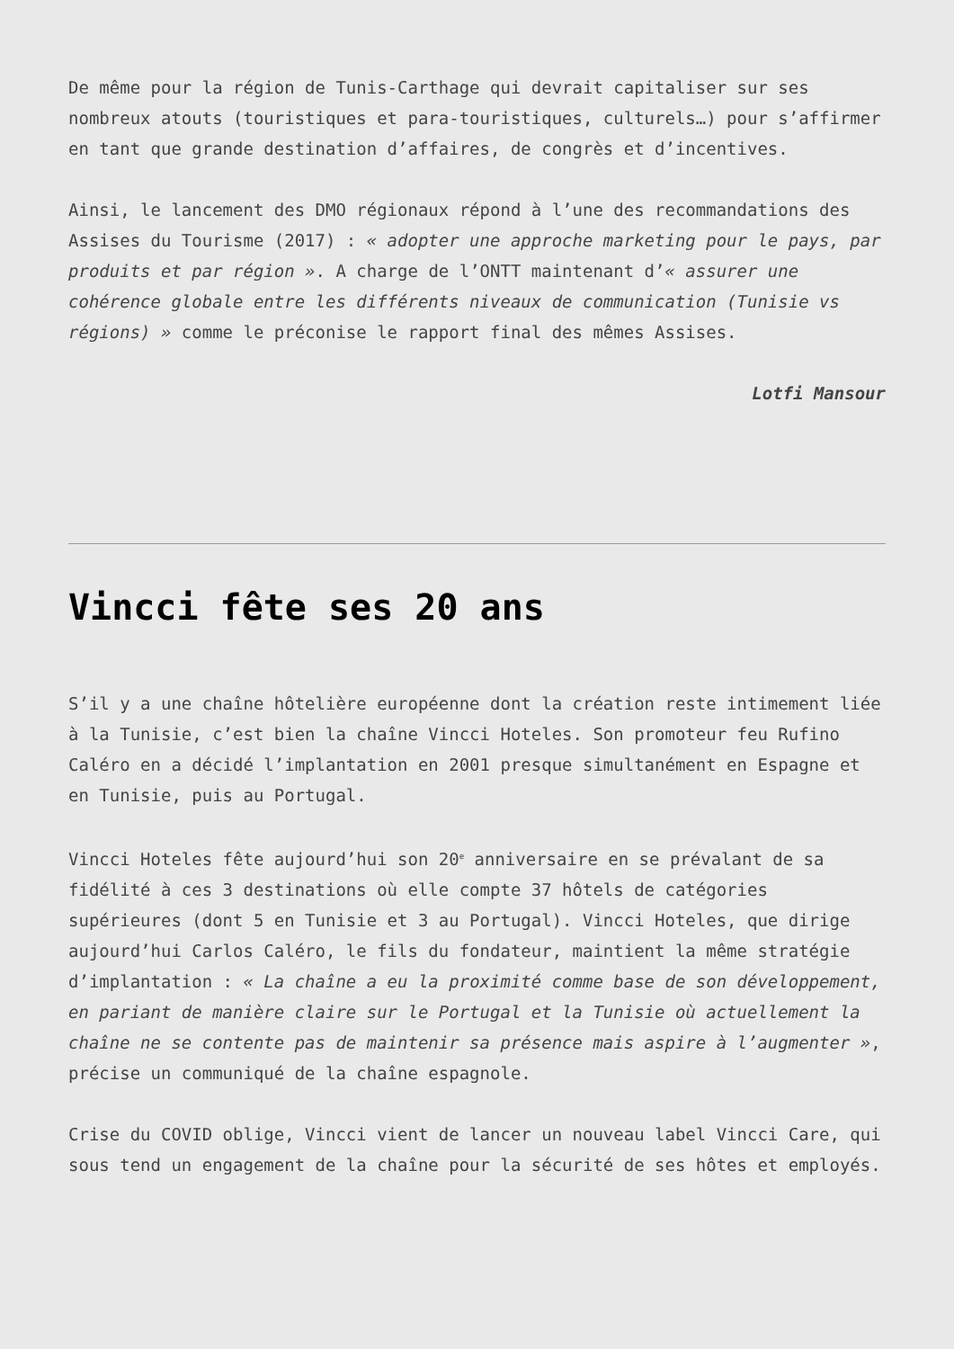De même pour la région de Tunis-Carthage qui devrait capitaliser sur ses nombreux atouts (touristiques et para-touristiques, culturels…) pour s’affirmer en tant que grande destination d’affaires, de congrès et d’incentives.
Ainsi, le lancement des DMO régionaux répond à l’une des recommandations des Assises du Tourisme (2017) : « adopter une approche marketing pour le pays, par produits et par région ». A charge de l’ONTT maintenant d’« assurer une cohérence globale entre les différents niveaux de communication (Tunisie vs régions) » comme le préconise le rapport final des mêmes Assises.
Lotfi Mansour
Vincci fête ses 20 ans
S’il y a une chaîne hôtelière européenne dont la création reste intimement liée à la Tunisie, c’est bien la chaîne Vincci Hoteles. Son promoteur feu Rufino Caléro en a décidé l’implantation en 2001 presque simultanément en Espagne et en Tunisie, puis au Portugal.
Vincci Hoteles fête aujourd’hui son 20<sup>e</sup> anniversaire en se prévalant de sa fidélité à ces 3 destinations où elle compte 37 hôtels de catégories supérieures (dont 5 en Tunisie et 3 au Portugal). Vincci Hoteles, que dirige aujourd’hui Carlos Caléro, le fils du fondateur, maintient la même stratégie d’implantation : « La chaîne a eu la proximité comme base de son développement, en pariant de manière claire sur le Portugal et la Tunisie où actuellement la chaîne ne se contente pas de maintenir sa présence mais aspire à l’augmenter », précise un communiqué de la chaîne espagnole.
Crise du COVID oblige, Vincci vient de lancer un nouveau label Vincci Care, qui sous tend un engagement de la chaîne pour la sécurité de ses hôtes et employés.